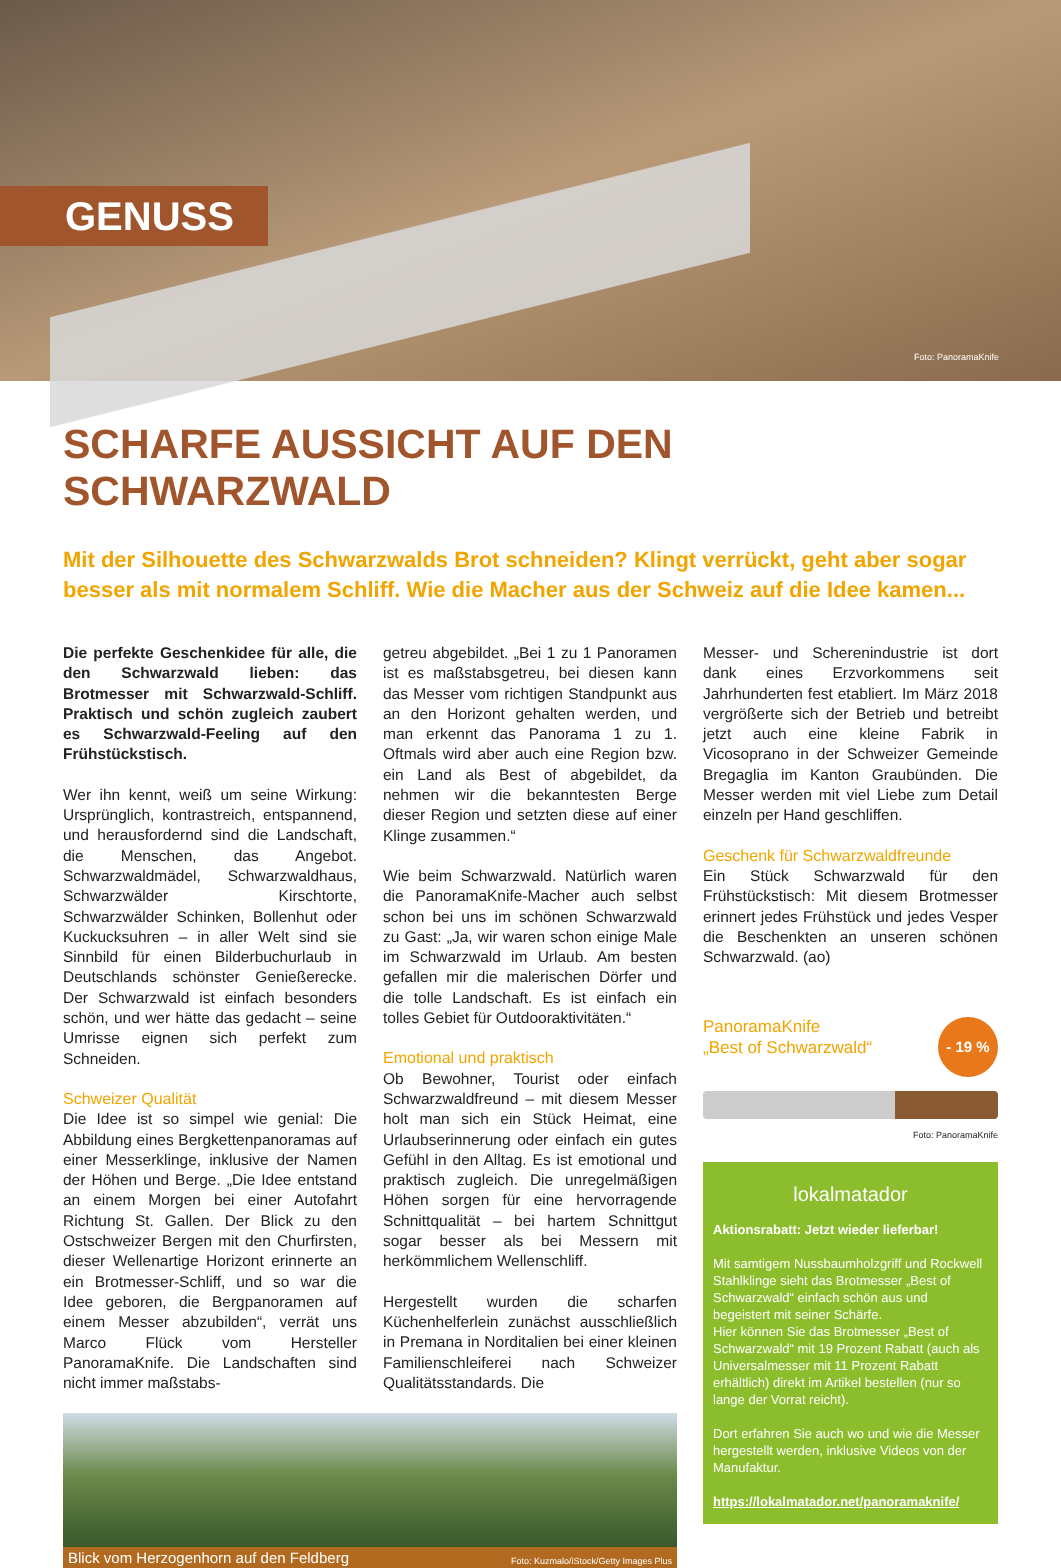GENUSS
Foto: PanoramaKnife
SCHARFE AUSSICHT AUF DEN SCHWARZWALD
Mit der Silhouette des Schwarzwalds Brot schneiden? Klingt verrückt, geht aber sogar besser als mit normalem Schliff. Wie die Macher aus der Schweiz auf die Idee kamen...
Die perfekte Geschenkidee für alle, die den Schwarzwald lieben: das Brotmesser mit Schwarzwald-Schliff. Praktisch und schön zugleich zaubert es Schwarzwald-Feeling auf den Frühstückstisch.
Wer ihn kennt, weiß um seine Wirkung: Ursprünglich, kontrastreich, entspannend, und herausfordernd sind die Landschaft, die Menschen, das Angebot. Schwarzwaldmädel, Schwarzwaldhaus, Schwarzwälder Kirschtorte, Schwarzwälder Schinken, Bollenhut oder Kuckucksuhren – in aller Welt sind sie Sinnbild für einen Bilderbuchurlaub in Deutschlands schönster Genießerecke. Der Schwarzwald ist einfach besonders schön, und wer hätte das gedacht – seine Umrisse eignen sich perfekt zum Schneiden.
Schweizer Qualität
Die Idee ist so simpel wie genial: Die Abbildung eines Bergkettenpanoramas auf einer Messerklinge, inklusive der Namen der Höhen und Berge. „Die Idee entstand an einem Morgen bei einer Autofahrt Richtung St. Gallen. Der Blick zu den Ostschweizer Bergen mit den Churfirsten, dieser Wellenartige Horizont erinnerte an ein Brotmesser-Schliff, und so war die Idee geboren, die Bergpanoramen auf einem Messer abzubilden“, verrät uns Marco Flück vom Hersteller PanoramaKnife. Die Landschaften sind nicht immer maßstabs-
getreu abgebildet. „Bei 1 zu 1 Panoramen ist es maßstabsgetreu, bei diesen kann das Messer vom richtigen Standpunkt aus an den Horizont gehalten werden, und man erkennt das Panorama 1 zu 1. Oftmals wird aber auch eine Region bzw. ein Land als Best of abgebildet, da nehmen wir die bekanntesten Berge dieser Region und setzten diese auf einer Klinge zusammen.“
Wie beim Schwarzwald. Natürlich waren die PanoramaKnife-Macher auch selbst schon bei uns im schönen Schwarzwald zu Gast: „Ja, wir waren schon einige Male im Schwarzwald im Urlaub. Am besten gefallen mir die malerischen Dörfer und die tolle Landschaft. Es ist einfach ein tolles Gebiet für Outdooraktivitäten.“
Emotional und praktisch
Ob Bewohner, Tourist oder einfach Schwarzwaldfreund – mit diesem Messer holt man sich ein Stück Heimat, eine Urlaubserinnerung oder einfach ein gutes Gefühl in den Alltag. Es ist emotional und praktisch zugleich. Die unregelmäßigen Höhen sorgen für eine hervorragende Schnittqualität – bei hartem Schnittgut sogar besser als bei Messern mit herkömmlichem Wellenschliff.
Hergestellt wurden die scharfen Küchenhelferlein zunächst ausschließlich in Premana in Norditalien bei einer kleinen Familienschleiferei nach Schweizer Qualitätsstandards. Die
Blick vom Herzogenhorn auf den Feldberg Foto: Kuzmalo/iStock/Getty Images Plus
Messer- und Scherenindustrie ist dort dank eines Erzvorkommens seit Jahrhunderten fest etabliert. Im März 2018 vergrößerte sich der Betrieb und betreibt jetzt auch eine kleine Fabrik in Vicosoprano in der Schweizer Gemeinde Bregaglia im Kanton Graubünden. Die Messer werden mit viel Liebe zum Detail einzeln per Hand geschliffen.
Geschenk für Schwarzwaldfreunde
Ein Stück Schwarzwald für den Frühstückstisch: Mit diesem Brotmesser erinnert jedes Frühstück und jedes Vesper die Beschenkten an unseren schönen Schwarzwald. (ao)
PanoramaKnife
„Best of Schwarzwald“- 19 %
Foto: PanoramaKnife
lokalmatador
Aktionsrabatt: Jetzt wieder lieferbar!
Mit samtigem Nussbaumholzgriff und Rockwell Stahlklinge sieht das Brotmesser „Best of Schwarzwald“ einfach schön aus und begeistert mit seiner Schärfe.
Hier können Sie das Brotmesser „Best of Schwarzwald“ mit 19 Prozent Rabatt (auch als Universalmesser mit 11 Prozent Rabatt erhältlich) direkt im Artikel bestellen (nur so lange der Vorrat reicht).
Dort erfahren Sie auch wo und wie die Messer hergestellt werden, inklusive Videos von der Manufaktur.
https://lokalmatador.net/panoramaknife/